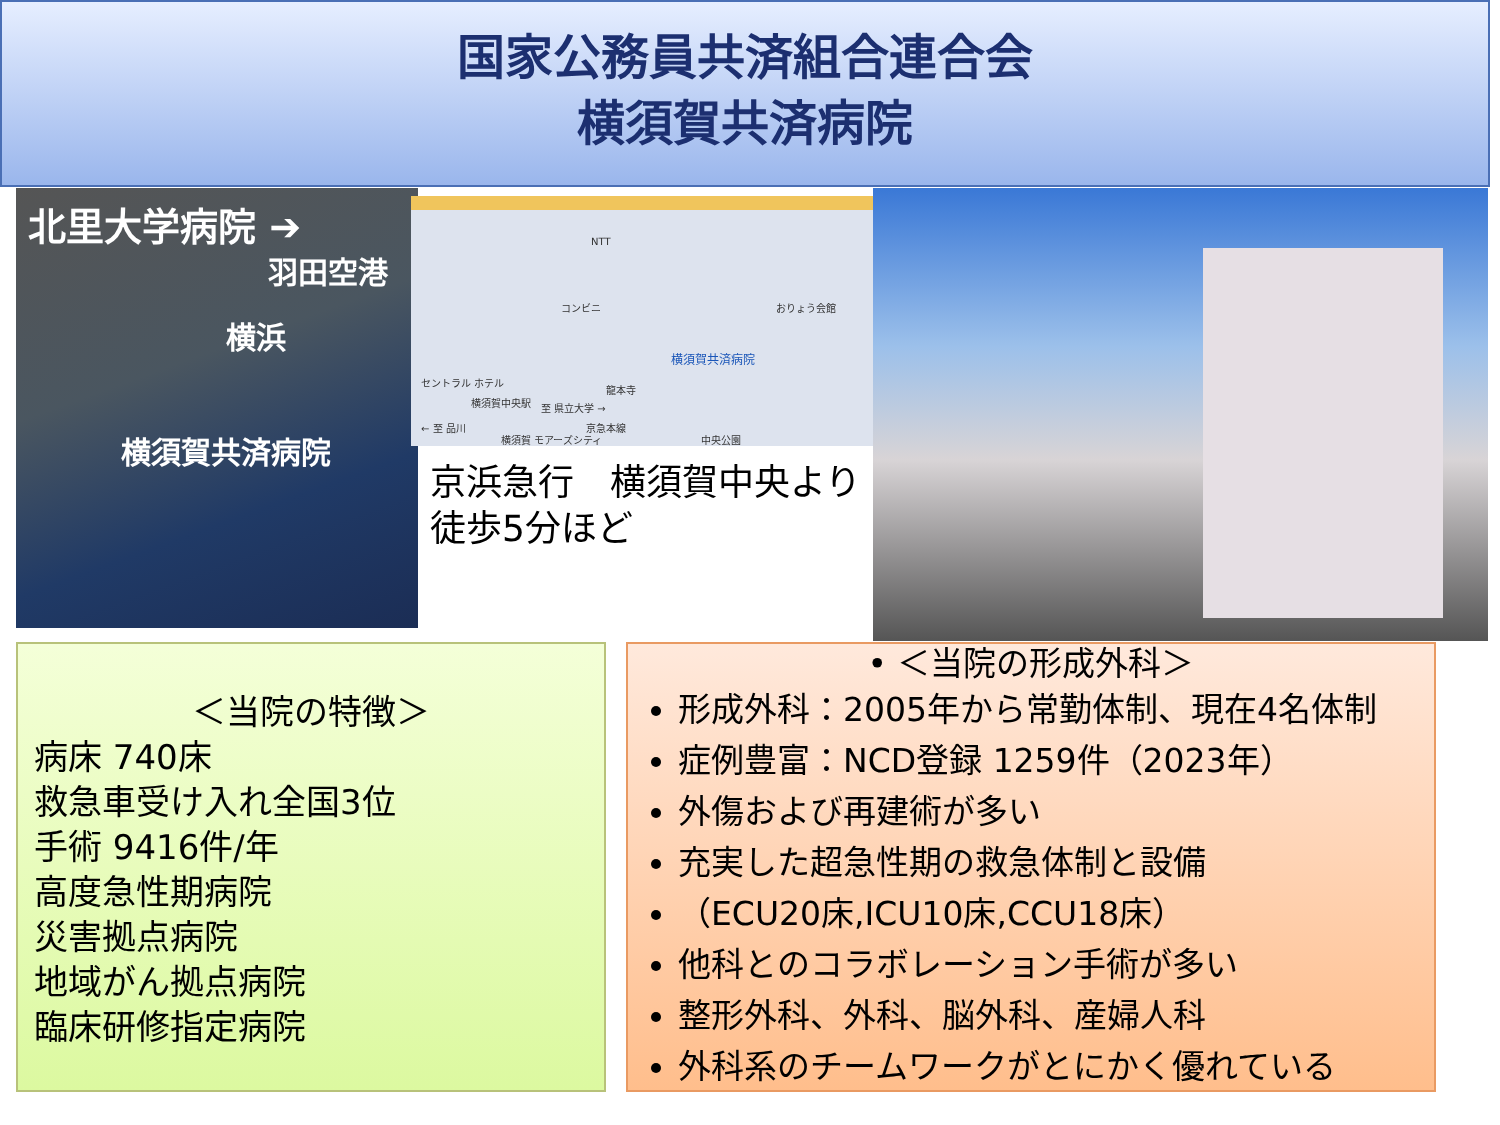国家公務員共済組合連合会
横須賀共済病院
北里大学病院 ➔
羽田空港
横浜
横須賀共済病院
NTT
コンビニ おりょう会館
横須賀共済病院
セントラル ホテル
横須賀中央駅
龍本寺
至 県立大学 →
京急本線 ← 至 品川
横須賀 モアーズシティ 中央公園
京浜急行　横須賀中央より
徒歩5分ほど
＜当院の特徴＞
病床 740床
救急車受け入れ全国3位
手術 9416件/年
高度急性期病院
災害拠点病院
地域がん拠点病院
臨床研修指定病院
• ＜当院の形成外科＞
形成外科：2005年から常勤体制、現在4名体制
症例豊富：NCD登録 1259件（2023年）
外傷および再建術が多い
充実した超急性期の救急体制と設備
（ECU20床,ICU10床,CCU18床）
他科とのコラボレーション手術が多い
整形外科、外科、脳外科、産婦人科
外科系のチームワークがとにかく優れている